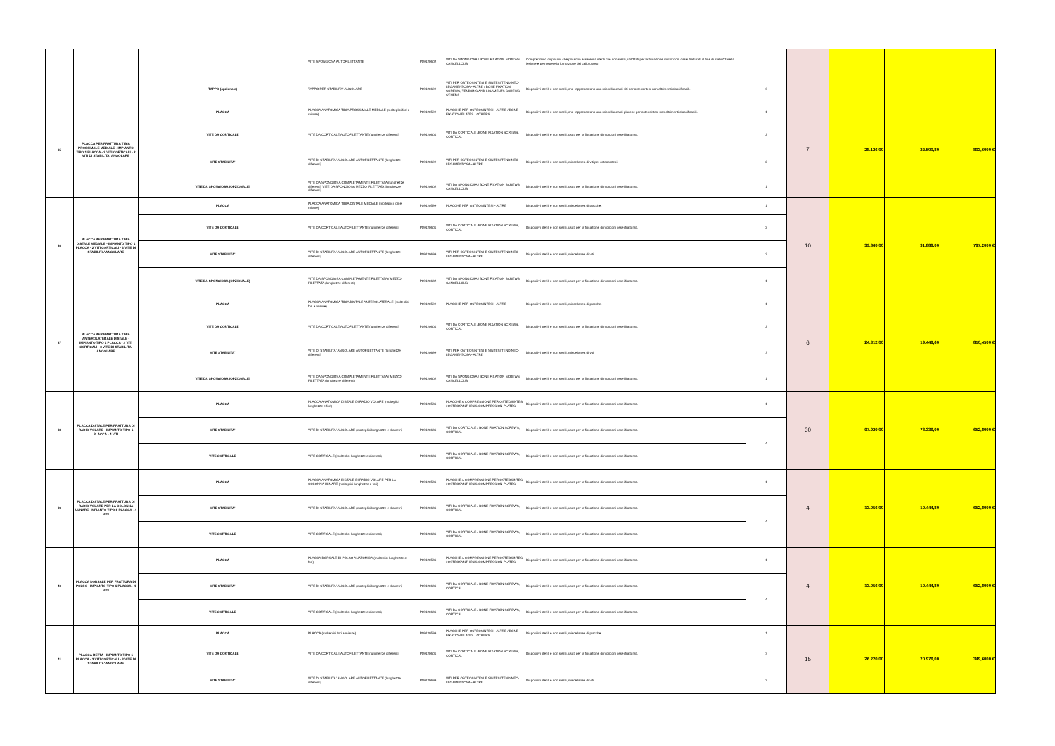| | | | VITE SPONGIOSA AUTOFILETTANTE | P09120602 | VITI DA SPONGIOSA / BONE FIXATION SCREWS, CANCELLOUS | Comprendono dispositivi che possono essere sia sterili che non sterili, utilizzati per la fissazione di monconi ossei fratturati al fine di stabilizzare la lesione e permettere la formazione del callo osseo. | | | | | |
| | | TAPPO (opzionale) | TAPPO PER STABILITA' ANGOLARE | P09120699 | VITI PER OSTEOSINTESI E SINTESI TENDINEO-LEGAMENTOSA - ALTRE / BONE FIXATION SCREWS, TENDONS AND LIGAMENTS SCREWS - OTHERS | Dispositivi sterili e non sterili, che rappresentano una miscellanea di viti per osteosintesi non altrimenti classificabili. | 3 | | | | |
| 35 | PLACCA PER FRATTURA TIBIA PROSSIMALE MEDIALE - IMPIANTO TIPO 1 PLACCA - 2 VITI CORTICALI - 2 VITI DI STABILITA' ANGOLARE | PLACCA | PLACCA ANATOMICA TIBIA PROSSIMALE MEDIALE (molteplici fori e misure) | P09120599 | PLACCHE PER OSTEOSINTESI - ALTRE / BONE FIXATION PLATES - OTHERS | Dispositivi sterili e non sterili, che rappresentano una miscellanea di placche per osteosintesi non altrimenti classificabili. | 1 | 7 | 28.126,00 | 22.500,80 | 803,6000 € |
| | | VITE DA CORTICALE | VITE DA CORTICALE AUTOFILETTANTE (lunghezze differenti) | P09120601 | VITI DA CORTICALE /BONE FIXATION SCREWS, CORTICAL | Dispositivi sterili e non sterili, usati per la fissazione di monconi ossei fratturati. | 2 | | | | |
| | | VITE STABILITA' | VITE DI STABILITA' ANGOLARE AUTOFILETTANTE (lunghezze differenti) | P09120699 | VITI PER OSTEOSINTESI E SINTESI TENDINEO-LEGAMENTOSA - ALTRE | Dispositivi sterili e non sterili, miscellanea di viti per osteosintesi. | 2 | | | | |
| | | VITE DA SPONGIOSA (OPZIONALE) | VITE DA SPONGIOSA COMPLETAMENTE FILETTATA (lunghezze differenti) VITE DA SPONGIOSA MEZZO FILETTATA (lunghezze differenti) | P09120602 | VITI DA SPONGIOSA / BONE FIXATION SCREWS, CANCELLOUS | Dispositivi sterili e non sterili, usati per la fissazione di monconi ossei fratturati. | 1 | | | | |
| 36 | PLACCA PER FRATTURA TIBIA DISTALE MEDIALE - IMPIANTO TIPO 1 PLACCA - 2 VITI CORTICALI - 3 VITE DI STABILITA' ANGOLARE | PLACCA | PLACCA ANATOMICA TIBIA DISTALE MEDIALE (molteplici fori e misure) | P09120599 | PLACCHE PER OSTEOSINTESI - ALTRE | Dispositivi sterili e non sterili, miscellanea di placche. | 1 | 10 | 39.860,00 | 31.888,00 | 797,2000 € |
| | | VITE DA CORTICALE | VITE DA CORTICALE AUTOFILETTANTE (lunghezze differenti) | P09120601 | VITI DA CORTICALE /BONE FIXATION SCREWS, CORTICAL | Dispositivi sterili e non sterili, usati per la fissazione di monconi ossei fratturati. | 2 | | | | |
| | | VITE STABILITA' | VITE DI STABILITA' ANGOLARE AUTOFILETTANTE (lunghezze differenti) | P09120699 | VITI PER OSTEOSINTESI E SINTESI TENDINEO-LEGAMENTOSA - ALTRE | Dispositivi sterili e non sterili, miscellanea di viti. | 3 | | | | |
| | | VITE DA SPONGIOSA (OPZIONALE) | VITE DA SPONGIOSA COMPLETAMENTE FILETTATA / MEZZO FILETTATA (lunghezze differenti) | P09120602 | VITI DA SPONGIOSA / BONE FIXATION SCREWS, CANCELLOUS | Dispositivi sterili e non sterili, usati per la fissazione di monconi ossei fratturati. | 1 | | | | |
| 37 | PLACCA PER FRATTURA TIBIA ANTEROLATERALE DISTALE - IMPIANTO TIPO 1 PLACCA - 2 VITI CORTICALI - 3 VITE DI STABILITA' ANGOLARE | PLACCA | PLACCA ANATOMICA TIBIA DISTALE ANTEROLATERALE (molteplici fori e misure) | P09120599 | PLACCHE PER OSTEOSINTESI - ALTRE | Dispositivi sterili e non sterili, miscellanea di placche. | 1 | 6 | 24.312,00 | 19.449,60 | 810,4500 € |
| | | VITE DA CORTICALE | VITE DA CORTICALE AUTOFILETTANTE (lunghezze differenti) | P09120601 | VITI DA CORTICALE /BONE FIXATION SCREWS, CORTICAL | Dispositivi sterili e non sterili, usati per la fissazione di monconi ossei fratturati. | 2 | | | | |
| | | VITE STABILITA' | VITE DI STABILITA' ANGOLARE AUTOFILETTANTE (lunghezze differenti) | P09120699 | VITI PER OSTEOSINTESI E SINTESI TENDINEO-LEGAMENTOSA - ALTRE | Dispositivi sterili e non sterili, miscellanea di viti. | 3 | | | | |
| | | VITE DA SPONGIOSA (OPZIONALE) | VITE DA SPONGIOSA COMPLETAMENTE FILETTATA / MEZZO FILETTATA (lunghezze differenti) | P09120602 | VITI DA SPONGIOSA / BONE FIXATION SCREWS, CANCELLOUS | Dispositivi sterili e non sterili, usati per la fissazione di monconi ossei fratturati. | 1 | | | | |
| 38 | PLACCA DISTALE PER FRATTURA DI RADIO VOLARE - IMPIANTO TIPO 1 PLACCA - 4 VITI | PLACCA | PLACCA ANATOMICA DISTALE DI RADIO VOLARE (molteplici lunghezze e fori) | P09120501 | PLACCHE A COMPRESSIONE PER OSTEOSINTESI / OSTEOSYNTHESIS COMPRESSION PLATES | Dispositivi sterili o non sterili, usati per la fissazione di monconi ossei fratturati. | 1 | 30 | 97.920,00 | 78.336,00 | 652,8000 € |
| | | VITE STABILITA' | VITE DI STABILITA' ANGOLARE (molteplici lunghezze e diametri) | P09120601 | VITI DA CORTICALE / BONE FIXATION SCREWS, CORTICAL | Dispositivi sterili e non sterili, usati per la fissazione di monconi ossei fratturati. | 4 | | | | |
| | | VITE CORTICALE | VITE CORTICALE (molteplici lunghezze e diametri) | P09120601 | VITI DA CORTICALE / BONE FIXATION SCREWS, CORTICAL | Dispositivi sterili e non sterili, usati per la fissazione di monconi ossei fratturati. | | | | | |
| 39 | PLACCA DISTALE PER FRATTURA DI RADIO VOLARE PER LA COLONNA ULNARE- IMPIANTO TIPO 1 PLACCA - 4 VITI | PLACCA | PLACCA ANATOMICA DISTALE DI RADIO VOLARE PER LA COLONNA ULNARE (molteplici lunghezze e fori) | P09120501 | PLACCHE A COMPRESSIONE PER OSTEOSINTESI / OSTEOSYNTHESIS COMPRESSION PLATES | Dispositivi sterili o non sterili, usati per la fissazione di monconi ossei fratturati. | 1 | 4 | 13.056,00 | 10.444,80 | 652,8000 € |
| | | VITE STABILITA' | VITE DI STABILITA' ANGOLARE (molteplici lunghezze e diametri) | P09120601 | VITI DA CORTICALE / BONE FIXATION SCREWS, CORTICAL | Dispositivi sterili e non sterili, usati per la fissazione di monconi ossei fratturati. | 4 | | | | |
| | | VITE CORTICALE | VITE CORTICALE (molteplici lunghezze e diametri) | P09120601 | VITI DA CORTICALE / BONE FIXATION SCREWS, CORTICAL | Dispositivi sterili e non sterili, usati per la fissazione di monconi ossei fratturati. | | | | | |
| 40 | PLACCA DORSALE PER FRATTURA DI POLSO - IMPIANTO TIPO 1 PLACCA - 4 VITI | PLACCA | PLACCA DORSALE DI POLSO ANATOMICA (molteplici lunghezze e fori) | P09120501 | PLACCHE A COMPRESSIONE PER OSTEOSINTESI / OSTEOSYNTHESIS COMPRESSION PLATES | Dispositivi sterili o non sterili, usati per la fissazione di monconi ossei fratturati. | 1 | 4 | 13.056,00 | 10.444,80 | 652,8000 € |
| | | VITE STABILITA' | VITE DI STABILITA' ANGOLARE (molteplici lunghezze e diametri) | P09120601 | VITI DA CORTICALE / BONE FIXATION SCREWS, CORTICAL | Dispositivi sterili e non sterili, usati per la fissazione di monconi ossei fratturati. | 4 | | | | |
| | | VITE CORTICALE | VITE CORTICALE (molteplici lunghezze e diametri) | P09120601 | VITI DA CORTICALE / BONE FIXATION SCREWS, CORTICAL | Dispositivi sterili e non sterili, usati per la fissazione di monconi ossei fratturati. | | | | | |
| 41 | PLACCA RETTA - IMPIANTO TIPO 1 PLACCA - 3 VITI CORTICALI - 3 VITE DI STABILITA' ANGOLARE | PLACCA | PLACCA (molteplici fori e misure) | P09120599 | PLACCHE PER OSTEOSINTESI - ALTRE / BONE FIXATION PLATES - OTHERS | Dispositivi sterili e non sterili, miscellanea di placche. | 1 | 15 | 26.220,00 | 20.976,00 | 349,6000 € |
| | | VITE DA CORTICALE | VITE DA CORTICALE AUTOFILETTANTE (lunghezze differenti) | P09120601 | VITI DA CORTICALE /BONE FIXATION SCREWS, CORTICAL | Dispositivi sterili e non sterili, usati per la fissazione di monconi ossei fratturati. | 3 | | | | |
| | | VITE STABILITA' | VITE DI STABILITA' ANGOLARE AUTOFILETTANTE (lunghezze differenti) | P09120699 | VITI PER OSTEOSINTESI E SINTESI TENDINEO-LEGAMENTOSA - ALTRE | Dispositivi sterili e non sterili, miscellanea di viti. | 3 | | | | |